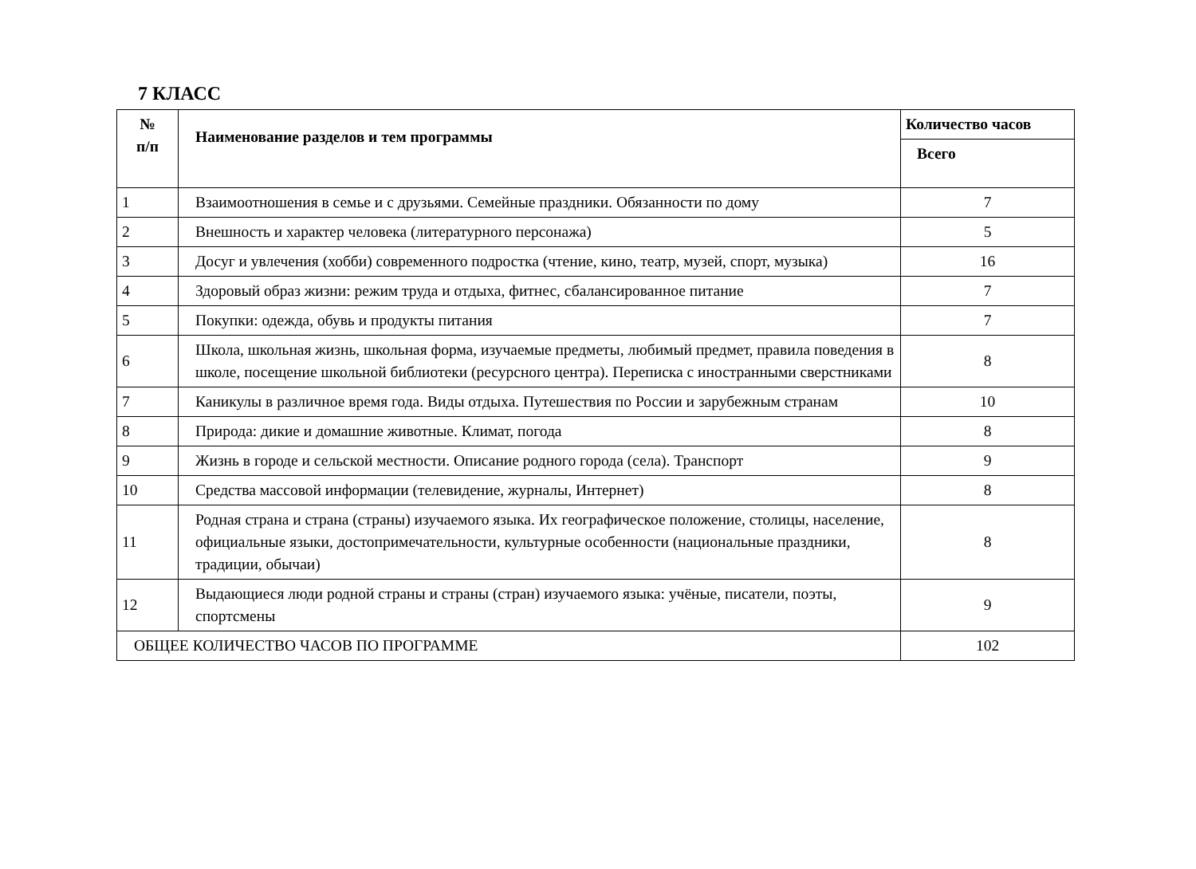7 КЛАСС
| № п/п | Наименование разделов и тем программы | Количество часов |
| --- | --- | --- |
| | | Всего |
| 1 | Взаимоотношения в семье и с друзьями. Семейные праздники. Обязанности по дому | 7 |
| 2 | Внешность и характер человека (литературного персонажа) | 5 |
| 3 | Досуг и увлечения (хобби) современного подростка (чтение, кино, театр, музей, спорт, музыка) | 16 |
| 4 | Здоровый образ жизни: режим труда и отдыха, фитнес, сбалансированное питание | 7 |
| 5 | Покупки: одежда, обувь и продукты питания | 7 |
| 6 | Школа, школьная жизнь, школьная форма, изучаемые предметы, любимый предмет, правила поведения в школе, посещение школьной библиотеки (ресурсного центра). Переписка с иностранными сверстниками | 8 |
| 7 | Каникулы в различное время года. Виды отдыха. Путешествия по России и зарубежным странам | 10 |
| 8 | Природа: дикие и домашние животные. Климат, погода | 8 |
| 9 | Жизнь в городе и сельской местности. Описание родного города (села). Транспорт | 9 |
| 10 | Средства массовой информации (телевидение, журналы, Интернет) | 8 |
| 11 | Родная страна и страна (страны) изучаемого языка. Их географическое положение, столицы, население, официальные языки, достопримечательности, культурные особенности (национальные праздники, традиции, обычаи) | 8 |
| 12 | Выдающиеся люди родной страны и страны (стран) изучаемого языка: учёные, писатели, поэты, спортсмены | 9 |
| ОБЩЕЕ КОЛИЧЕСТВО ЧАСОВ ПО ПРОГРАММЕ | | 102 |